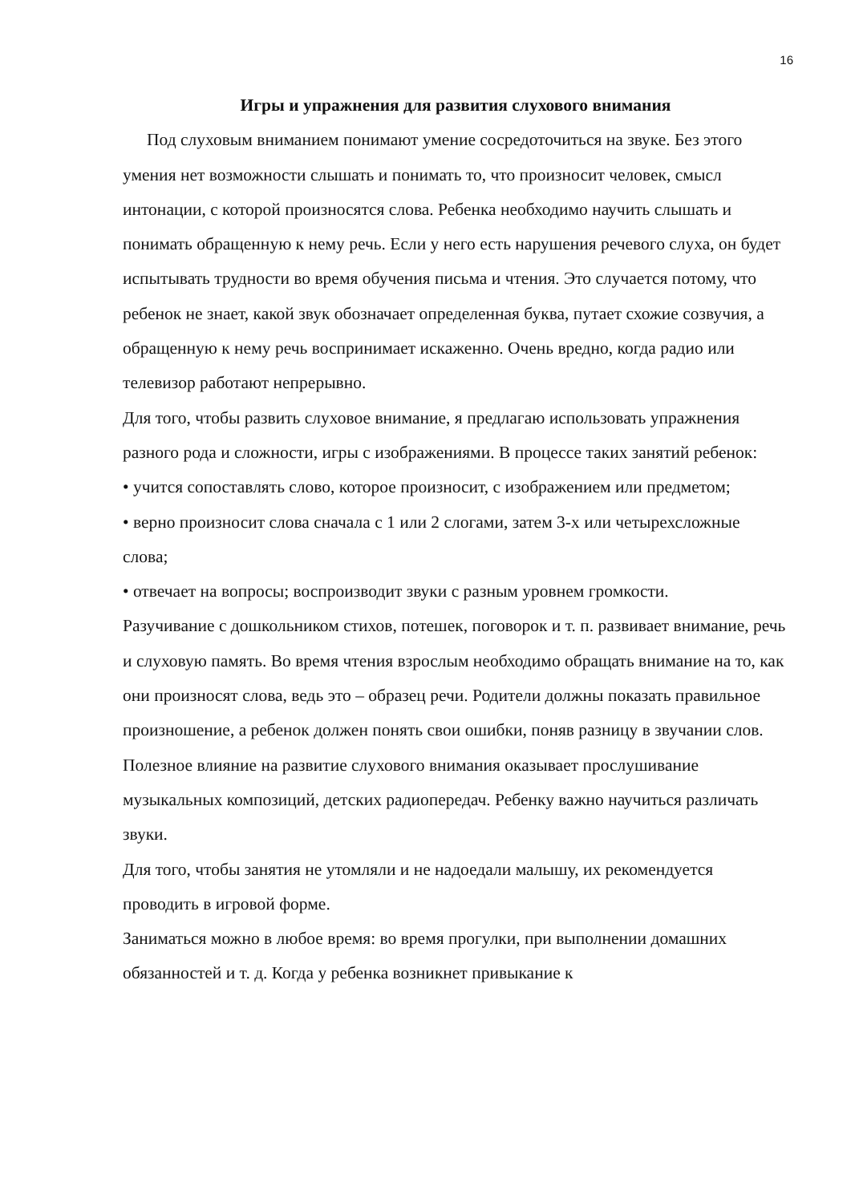16
Игры и упражнения для развития слухового внимания
Под слуховым вниманием понимают умение сосредоточиться на звуке. Без этого умения нет возможности слышать и понимать то, что произносит человек, смысл интонации, с которой произносятся слова. Ребенка необходимо научить слышать и понимать обращенную к нему речь. Если у него есть нарушения речевого слуха, он будет испытывать трудности во время обучения письма и чтения. Это случается потому, что ребенок не знает, какой звук обозначает определенная буква, путает схожие созвучия, а обращенную к нему речь воспринимает искаженно. Очень вредно, когда радио или телевизор работают непрерывно.
Для того, чтобы развить слуховое внимание, я предлагаю использовать упражнения разного рода и сложности, игры с изображениями. В процессе таких занятий ребенок:
• учится сопоставлять слово, которое произносит, с изображением или предметом;
• верно произносит слова сначала с 1 или 2 слогами, затем 3-х или четырехсложные слова;
• отвечает на вопросы; воспроизводит звуки с разным уровнем громкости.
Разучивание с дошкольником стихов, потешек, поговорок и т. п. развивает внимание, речь и слуховую память. Во время чтения взрослым необходимо обращать внимание на то, как они произносят слова, ведь это – образец речи. Родители должны показать правильное произношение, а ребенок должен понять свои ошибки, поняв разницу в звучании слов. Полезное влияние на развитие слухового внимания оказывает прослушивание музыкальных композиций, детских радиопередач. Ребенку важно научиться различать звуки.
Для того, чтобы занятия не утомляли и не надоедали малышу, их рекомендуется проводить в игровой форме.
Заниматься можно в любое время: во время прогулки, при выполнении домашних обязанностей и т. д. Когда у ребенка возникнет привыкание к